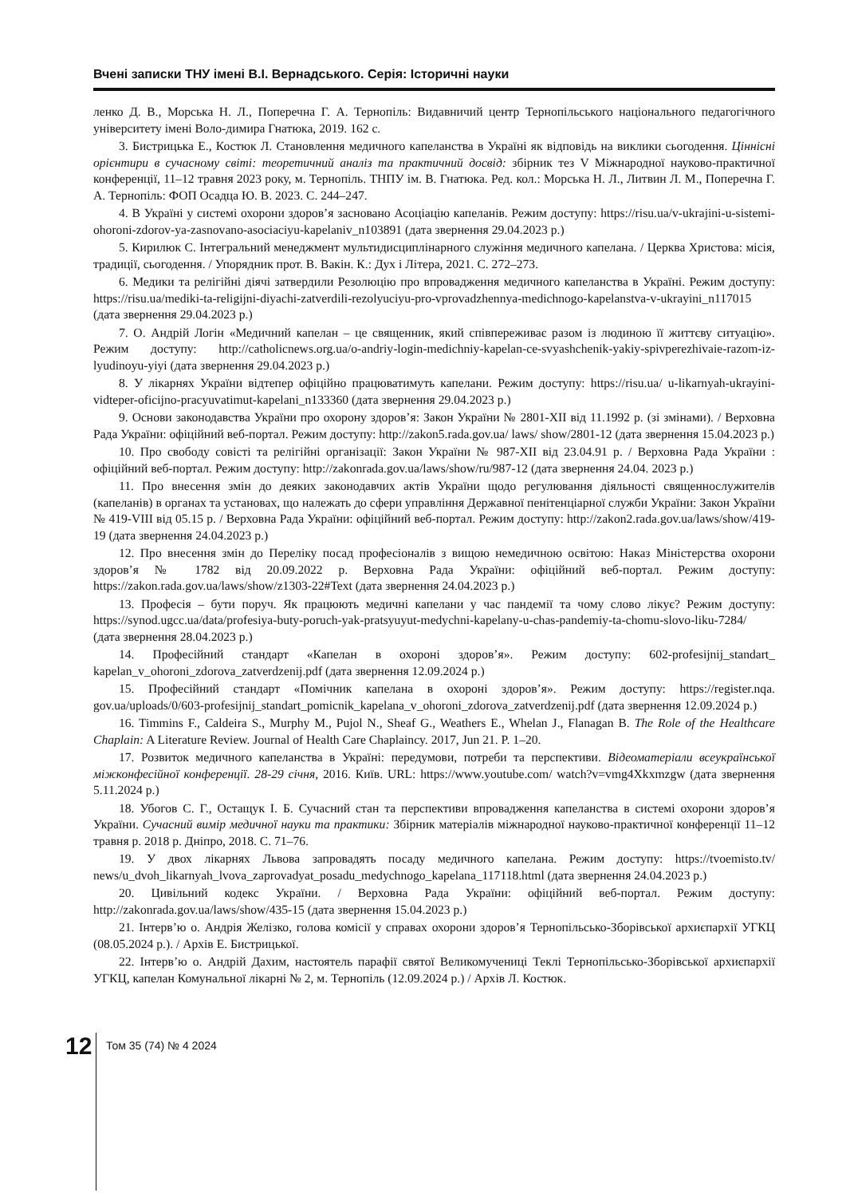Вчені записки ТНУ імені В.І. Вернадського. Серія: Історичні науки
ленко Д. В., Морська Н. Л., Поперечна Г. А. Тернопіль: Видавничий центр Тернопільського національного педагогічного університету імені Воло-димира Гнатюка, 2019. 162 с.
3. Бистрицька Е., Костюк Л. Становлення медичного капеланства в Україні як відповідь на виклики сьогодення. Ціннісні орієнтири в сучасному світі: теоретичний аналіз та практичний досвід: збірник тез V Міжнародної науково-практичної конференції, 11–12 травня 2023 року, м. Тернопіль. ТНПУ ім. В. Гнатюка. Ред. кол.: Морська Н. Л., Литвин Л. М., Поперечна Г. А. Тернопіль: ФОП Осадца Ю. В. 2023. С. 244–247.
4. В Україні у системі охорони здоров’я засновано Асоціацію капеланів. Режим доступу: https://risu.ua/v-ukrajini-u-sistemi-ohoroni-zdorov-ya-zasnovano-asociaciyu-kapelaniv_n103891 (дата звернення 29.04.2023 р.)
5. Кирилюк С. Інтегральний менеджмент мультидисциплінарного служіння медичного капелана. / Церква Христова: місія, традиції, сьогодення. / Упорядник прот. В. Вакін. К.: Дух і Літера, 2021. С. 272–273.
6. Медики та релігійні діячі затвердили Резолюцію про впровадження медичного капеланства в Україні. Режим доступу: https://risu.ua/mediki-ta-religijni-diyachi-zatverdili-rezolyuciyu-pro-vprovadzhennya-medichnogo-kapelanstva-v-ukrayini_n117015 (дата звернення 29.04.2023 р.)
7. О. Андрій Логін «Медичний капелан – це священник, який співпереживає разом із людиною її життєву ситуацію». Режим доступу: http://catholicnews.org.ua/o-andriy-login-medichniy-kapelan-ce-svyashchenik-yakiy-spivperezhivaie-razom-iz-lyudinoyu-yiyi (дата звернення 29.04.2023 р.)
8. У лікарнях України відтепер офіційно працюватимуть капелани. Режим доступу: https://risu.ua/ u-likarnyah-ukrayini-vidteper-oficijno-pracyuvatimut-kapelani_n133360 (дата звернення 29.04.2023 р.)
9. Основи законодавства України про охорону здоров’я: Закон України № 2801-XII від 11.1992 р. (зі змінами). / Верховна Рада України: офіційний веб-портал. Режим доступу: http://zakon5.rada.gov.ua/ laws/ show/2801-12 (дата звернення 15.04.2023 р.)
10. Про свободу совісті та релігійні організації: Закон України № 987-XII від 23.04.91 р. / Верховна Рада України : офіційний веб-портал. Режим доступу: http://zakonrada.gov.ua/laws/show/ru/987-12 (дата звернення 24.04. 2023 р.)
11. Про внесення змін до деяких законодавчих актів України щодо регулювання діяльності священнослужителів (капеланів) в органах та установах, що належать до сфери управління Державної пенітенціарної служби України: Закон України № 419-VIII від 05.15 р. / Верховна Рада України: офіційний веб-портал. Режим доступу: http://zakon2.rada.gov.ua/laws/show/419-19 (дата звернення 24.04.2023 р.)
12. Про внесення змін до Переліку посад професіоналів з вищою немедичною освітою: Наказ Міністерства охорони здоров’я № 1782 від 20.09.2022 р. Верховна Рада України: офіційний веб-портал. Режим доступу: https://zakon.rada.gov.ua/laws/show/z1303-22#Text (дата звернення 24.04.2023 р.)
13. Професія – бути поруч. Як працюють медичні капелани у час пандемії та чому слово лікує? Режим доступу: https://synod.ugcc.ua/data/profesiya-buty-poruch-yak-pratsyuyut-medychni-kapelany-u-chas-pandemiy-ta-chomu-slovo-liku-7284/ (дата звернення 28.04.2023 р.)
14. Професійний стандарт «Капелан в охороні здоров’я». Режим доступу: 602-profesijnij_standart_ kapelan_v_ohoroni_zdorova_zatverdzenij.pdf (дата звернення 12.09.2024 р.)
15. Професійний стандарт «Помічник капелана в охороні здоров’я». Режим доступу: https://register.nqa. gov.ua/uploads/0/603-profesijnij_standart_pomicnik_kapelana_v_ohoroni_zdorova_zatverdzenij.pdf (дата звернення 12.09.2024 р.)
16. Timmins F., Caldeira S., Murphy M., Pujol N., Sheaf G., Weathers E., Whelan J., Flanagan B. The Role of the Healthcare Chaplain: A Literature Review. Journal of Health Care Chaplaincy. 2017, Jun 21. P. 1–20.
17. Розвиток медичного капеланства в Україні: передумови, потреби та перспективи. Відеоматеріали всеукраїнської міжконфесійної конференції. 28-29 січня, 2016. Київ. URL: https://www.youtube.com/ watch?v=vmg4Xkxmzgw (дата звернення 5.11.2024 р.)
18. Убогов С. Г., Остащук І. Б. Сучасний стан та перспективи впровадження капеланства в системі охорони здоров’я України. Сучасний вимір медичної науки та практики: Збірник матеріалів міжнародної науково-практичної конференції 11–12 травня р. 2018 р. Дніпро, 2018. С. 71–76.
19. У двох лікарнях Львова запровадять посаду медичного капелана. Режим доступу: https://tvoemisto.tv/ news/u_dvoh_likarnyah_lvova_zaprovadyat_posadu_medychnogo_kapelana_117118.html (дата звернення 24.04.2023 р.)
20. Цивільний кодекс України. / Верховна Рада України: офіційний веб-портал. Режим доступу: http://zakonrada.gov.ua/laws/show/435-15 (дата звернення 15.04.2023 р.)
21. Інтерв’ю о. Андрія Желізко, голова комісії у справах охорони здоров’я Тернопільсько-Зборівської архиєпархії УГКЦ (08.05.2024 р.). / Архів Е. Бистрицької.
22. Інтерв’ю о. Андрій Дахим, настоятель парафії святої Великомучениці Теклі Тернопільсько-Зборівської архиєпархії УГКЦ, капелан Комунальної лікарні № 2, м. Тернопіль (12.09.2024 р.) / Архів Л. Костюк.
12
Том 35 (74) № 4 2024